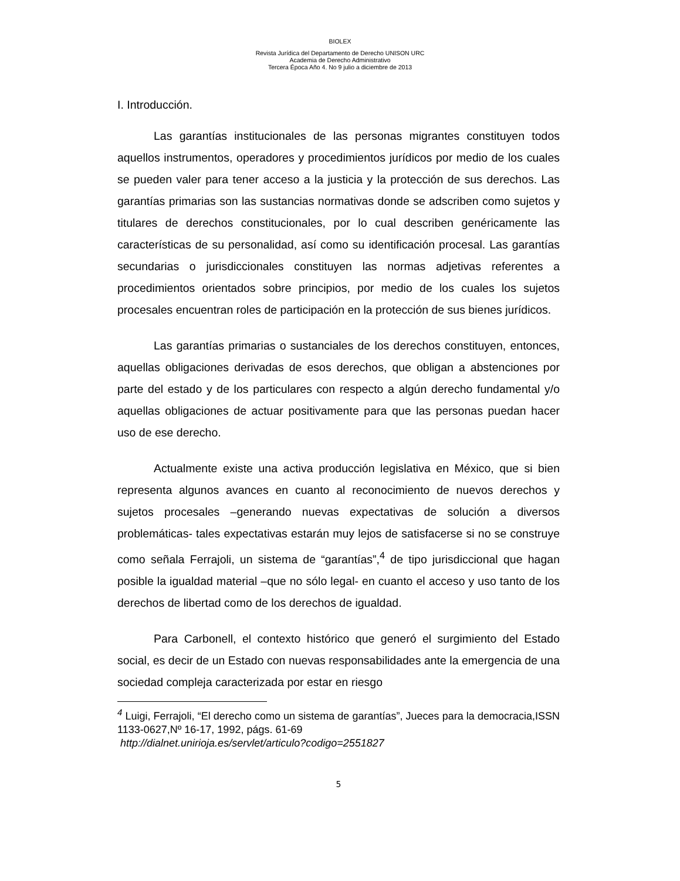BIOLEX
Revista Jurídica del Departamento de Derecho UNISON URC
Academia de Derecho Administrativo
Tercera Época Año 4. No 9 julio a diciembre de 2013
I. Introducción.
Las garantías institucionales de las personas migrantes constituyen todos aquellos instrumentos, operadores y procedimientos jurídicos por medio de los cuales se pueden valer para tener acceso a la justicia y la protección de sus derechos. Las garantías primarias son las sustancias normativas donde se adscriben como sujetos y titulares de derechos constitucionales, por lo cual describen genéricamente las características de su personalidad, así como su identificación procesal. Las garantías secundarias o jurisdiccionales constituyen las normas adjetivas referentes a procedimientos orientados sobre principios, por medio de los cuales los sujetos procesales encuentran roles de participación en la protección de sus bienes jurídicos.
Las garantías primarias o sustanciales de los derechos constituyen, entonces, aquellas obligaciones derivadas de esos derechos, que obligan a abstenciones por parte del estado y de los particulares con respecto a algún derecho fundamental y/o aquellas obligaciones de actuar positivamente para que las personas puedan hacer uso de ese derecho.
Actualmente existe una activa producción legislativa en México, que si bien representa algunos avances en cuanto al reconocimiento de nuevos derechos y sujetos procesales –generando nuevas expectativas de solución a diversos problemáticas- tales expectativas estarán muy lejos de satisfacerse si no se construye como señala Ferrajoli, un sistema de “garantías”,<sup>4</sup> de tipo jurisdiccional que hagan posible la igualdad material –que no sólo legal- en cuanto el acceso y uso tanto de los derechos de libertad como de los derechos de igualdad.
Para Carbonell, el contexto histórico que generó el surgimiento del Estado social, es decir de un Estado con nuevas responsabilidades ante la emergencia de una sociedad compleja caracterizada por estar en riesgo
<sup>4</sup> Luigi, Ferrajoli, “El derecho como un sistema de garantías”, Jueces para la democracia,ISSN 1133-0627,Nº 16-17, 1992, págs. 61-69
http://dialnet.unirioja.es/servlet/articulo?codigo=2551827
5